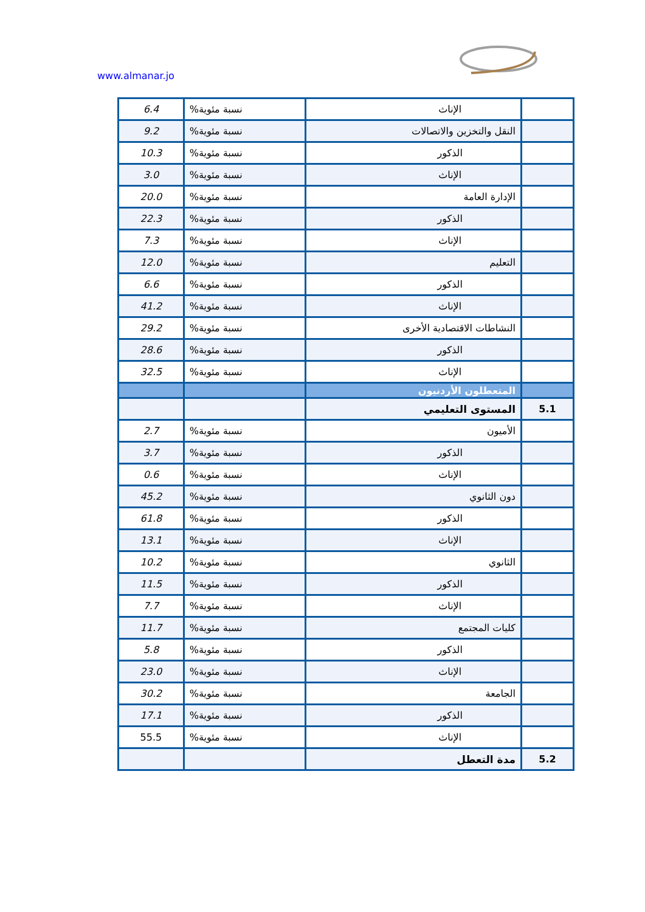www.almanar.jo
| | الإناث | نسبة مئوية% | 6.4 |
| | النقل والتخزين والاتصالات | نسبة مئوية% | 9.2 |
| | الذكور | نسبة مئوية% | 10.3 |
| | الإناث | نسبة مئوية% | 3.0 |
| | الإدارة العامة | نسبة مئوية% | 20.0 |
| | الذكور | نسبة مئوية% | 22.3 |
| | الإناث | نسبة مئوية% | 7.3 |
| | التعليم | نسبة مئوية% | 12.0 |
| | الذكور | نسبة مئوية% | 6.6 |
| | الإناث | نسبة مئوية% | 41.2 |
| | النشاطات الاقتصادية الأخرى | نسبة مئوية% | 29.2 |
| | الذكور | نسبة مئوية% | 28.6 |
| | الإناث | نسبة مئوية% | 32.5 |
| | المتعطلون الأردنيون | | |
| 5.1 | المستوى التعليمي | | |
| | الأميون | نسبة مئوية% | 2.7 |
| | الذكور | نسبة مئوية% | 3.7 |
| | الإناث | نسبة مئوية% | 0.6 |
| | دون الثانوي | نسبة مئوية% | 45.2 |
| | الذكور | نسبة مئوية% | 61.8 |
| | الإناث | نسبة مئوية% | 13.1 |
| | الثانوي | نسبة مئوية% | 10.2 |
| | الذكور | نسبة مئوية% | 11.5 |
| | الإناث | نسبة مئوية% | 7.7 |
| | كليات المجتمع | نسبة مئوية% | 11.7 |
| | الذكور | نسبة مئوية% | 5.8 |
| | الإناث | نسبة مئوية% | 23.0 |
| | الجامعة | نسبة مئوية% | 30.2 |
| | الذكور | نسبة مئوية% | 17.1 |
| | الإناث | نسبة مئوية% | 55.5 |
| 5.2 | مدة التعطل | | |